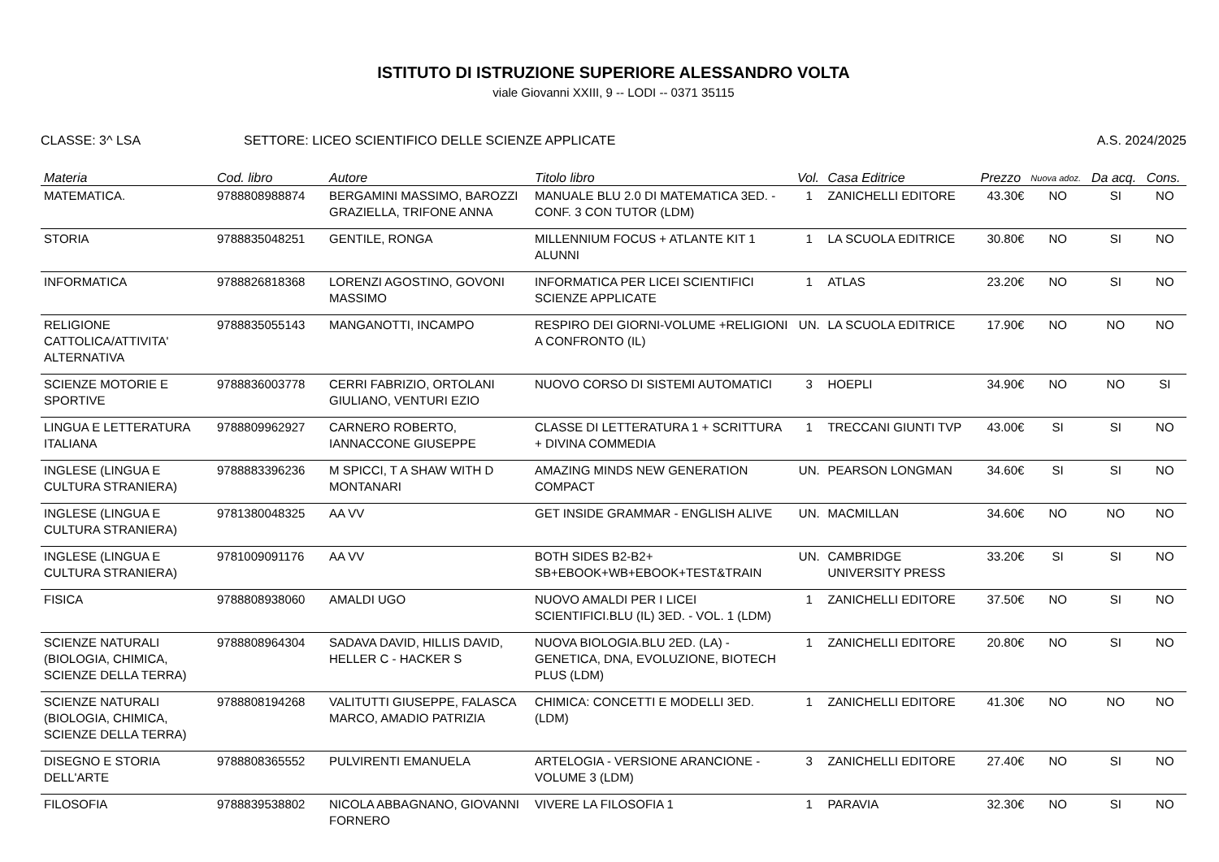ISTITUTO DI ISTRUZIONE SUPERIORE ALESSANDRO VOLTA
viale Giovanni XXIII, 9 -- LODI -- 0371 35115
CLASSE: 3^ LSA SETTORE: LICEO SCIENTIFICO DELLE SCIENZE APPLICATE
A.S. 2024/2025
| Materia | Cod. libro | Autore | Titolo libro | Vol. | Casa Editrice | Prezzo | Nuova adoz. | Da acq. | Cons. |
| --- | --- | --- | --- | --- | --- | --- | --- | --- | --- |
| MATEMATICA. | 9788808988874 | BERGAMINI MASSIMO, BAROZZI GRAZIELLA, TRIFONE ANNA | MANUALE BLU 2.0 DI MATEMATICA 3ED. - CONF. 3 CON TUTOR (LDM) | 1 | ZANICHELLI EDITORE | 43.30€ | NO | SI | NO |
| STORIA | 9788835048251 | GENTILE, RONGA | MILLENNIUM FOCUS + ATLANTE KIT 1 ALUNNI | 1 | LA SCUOLA EDITRICE | 30.80€ | NO | SI | NO |
| INFORMATICA | 9788826818368 | LORENZI AGOSTINO, GOVONI MASSIMO | INFORMATICA PER LICEI SCIENTIFICI SCIENZE APPLICATE | 1 | ATLAS | 23.20€ | NO | SI | NO |
| RELIGIONE CATTOLICA/ATTIVITA' ALTERNATIVA | 9788835055143 | MANGANOTTI, INCAMPO | RESPIRO DEI GIORNI-VOLUME +RELIGIONI A CONFRONTO (IL) | UN. | LA SCUOLA EDITRICE | 17.90€ | NO | NO | NO |
| SCIENZE MOTORIE E SPORTIVE | 9788836003778 | CERRI FABRIZIO, ORTOLANI GIULIANO, VENTURI EZIO | NUOVO CORSO DI SISTEMI AUTOMATICI | 3 | HOEPLI | 34.90€ | NO | NO | SI |
| LINGUA E LETTERATURA ITALIANA | 9788809962927 | CARNERO ROBERTO, IANNACCONE GIUSEPPE | CLASSE DI LETTERATURA 1 + SCRITTURA + DIVINA COMMEDIA | 1 | TRECCANI GIUNTI TVP | 43.00€ | SI | SI | NO |
| INGLESE (LINGUA E CULTURA STRANIERA) | 9788883396236 | M SPICCI, T A SHAW WITH D MONTANARI | AMAZING MINDS NEW GENERATION COMPACT | UN. | PEARSON LONGMAN | 34.60€ | SI | SI | NO |
| INGLESE (LINGUA E CULTURA STRANIERA) | 9781380048325 | AA VV | GET INSIDE GRAMMAR - ENGLISH ALIVE | UN. | MACMILLAN | 34.60€ | NO | NO | NO |
| INGLESE (LINGUA E CULTURA STRANIERA) | 9781009091176 | AA VV | BOTH SIDES B2-B2+ SB+EBOOK+WB+EBOOK+TEST&TRAIN | UN. | CAMBRIDGE UNIVERSITY PRESS | 33.20€ | SI | SI | NO |
| FISICA | 9788808938060 | AMALDI UGO | NUOVO AMALDI PER I LICEI SCIENTIFICI.BLU (IL) 3ED. - VOL. 1 (LDM) | 1 | ZANICHELLI EDITORE | 37.50€ | NO | SI | NO |
| SCIENZE NATURALI (BIOLOGIA, CHIMICA, SCIENZE DELLA TERRA) | 9788808964304 | SADAVA DAVID, HILLIS DAVID, HELLER C - HACKER S | NUOVA BIOLOGIA.BLU 2ED. (LA) - GENETICA, DNA, EVOLUZIONE, BIOTECH PLUS (LDM) | 1 | ZANICHELLI EDITORE | 20.80€ | NO | SI | NO |
| SCIENZE NATURALI (BIOLOGIA, CHIMICA, SCIENZE DELLA TERRA) | 9788808194268 | VALITUTTI GIUSEPPE, FALASCA MARCO, AMADIO PATRIZIA | CHIMICA: CONCETTI E MODELLI 3ED. (LDM) | 1 | ZANICHELLI EDITORE | 41.30€ | NO | NO | NO |
| DISEGNO E STORIA DELL'ARTE | 9788808365552 | PULVIRENTI EMANUELA | ARTELOGIA - VERSIONE ARANCIONE - VOLUME 3 (LDM) | 3 | ZANICHELLI EDITORE | 27.40€ | NO | SI | NO |
| FILOSOFIA | 9788839538802 | NICOLA ABBAGNANO, GIOVANNI FORNERO | VIVERE LA FILOSOFIA 1 | 1 | PARAVIA | 32.30€ | NO | SI | NO |